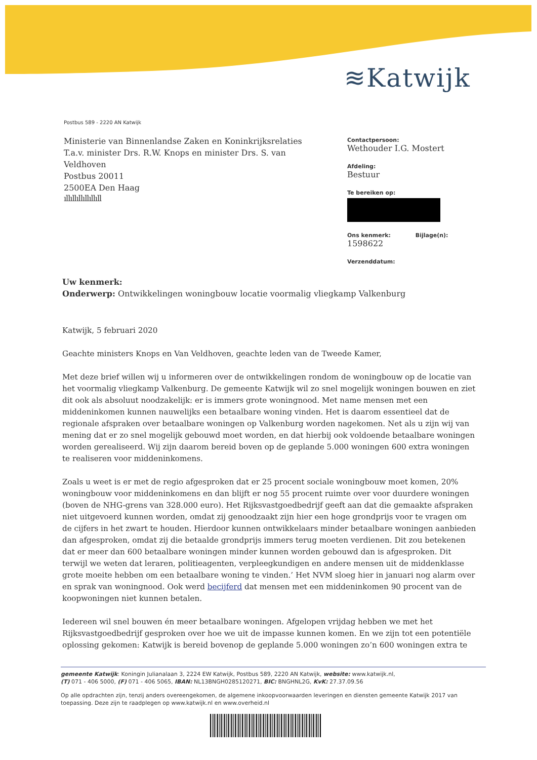≋Katwijk
Postbus 589 - 2220 AN Katwijk
Ministerie van Binnenlandse Zaken en Koninkrijksrelaties
T.a.v. minister Drs. R.W. Knops en minister Drs. S. van Veldhoven
Postbus 20011
2500EA Den Haag
ıllıllıllıllıllıll
Contactpersoon:
Wethouder I.G. Mostert
Afdeling:
Bestuur
Te bereiken op:
Ons kenmerk: Bijlage(n):
1598622
Verzenddatum:
Uw kenmerk:
Onderwerp: Ontwikkelingen woningbouw locatie voormalig vliegkamp Valkenburg
Katwijk, 5 februari 2020
Geachte ministers Knops en Van Veldhoven, geachte leden van de Tweede Kamer,
Met deze brief willen wij u informeren over de ontwikkelingen rondom de woningbouw op de locatie van het voormalig vliegkamp Valkenburg. De gemeente Katwijk wil zo snel mogelijk woningen bouwen en ziet dit ook als absoluut noodzakelijk: er is immers grote woningnood. Met name mensen met een middeninkomen kunnen nauwelijks een betaalbare woning vinden. Het is daarom essentieel dat de regionale afspraken over betaalbare woningen op Valkenburg worden nagekomen. Net als u zijn wij van mening dat er zo snel mogelijk gebouwd moet worden, en dat hierbij ook voldoende betaalbare woningen worden gerealiseerd. Wij zijn daarom bereid boven op de geplande 5.000 woningen 600 extra woningen te realiseren voor middeninkomens.
Zoals u weet is er met de regio afgesproken dat er 25 procent sociale woningbouw moet komen, 20% woningbouw voor middeninkomens en dan blijft er nog 55 procent ruimte over voor duurdere woningen (boven de NHG-grens van 328.000 euro). Het Rijksvastgoedbedrijf geeft aan dat die gemaakte afspraken niet uitgevoerd kunnen worden, omdat zij genoodzaakt zijn hier een hoge grondprijs voor te vragen om de cijfers in het zwart te houden. Hierdoor kunnen ontwikkelaars minder betaalbare woningen aanbieden dan afgesproken, omdat zij die betaalde grondprijs immers terug moeten verdienen. Dit zou betekenen dat er meer dan 600 betaalbare woningen minder kunnen worden gebouwd dan is afgesproken. Dit terwijl we weten dat leraren, politieagenten, verpleegkundigen en andere mensen uit de middenklasse grote moeite hebben om een betaalbare woning te vinden.’ Het NVM sloeg hier in januari nog alarm over en sprak van woningnood. Ook werd becijferd dat mensen met een middeninkomen 90 procent van de koopwoningen niet kunnen betalen.
Iedereen wil snel bouwen én meer betaalbare woningen. Afgelopen vrijdag hebben we met het Rijksvastgoedbedrijf gesproken over hoe we uit de impasse kunnen komen. En we zijn tot een potentiële oplossing gekomen: Katwijk is bereid bovenop de geplande 5.000 woningen zo’n 600 woningen extra te
gemeente Katwijk: Koningin Julianalaan 3, 2224 EW Katwijk, Postbus 589, 2220 AN Katwijk, website: www.katwijk.nl,
(T) 071 - 406 5000, (F) 071 - 406 5065, IBAN: NL13BNGH0285120271, BIC: BNGHNL2G, KvK: 27.37.09.56
Op alle opdrachten zijn, tenzij anders overeengekomen, de algemene inkoopvoorwaarden leveringen en diensten gemeente Katwijk 2017 van toepassing. Deze zijn te raadplegen op www.katwijk.nl en www.overheid.nl